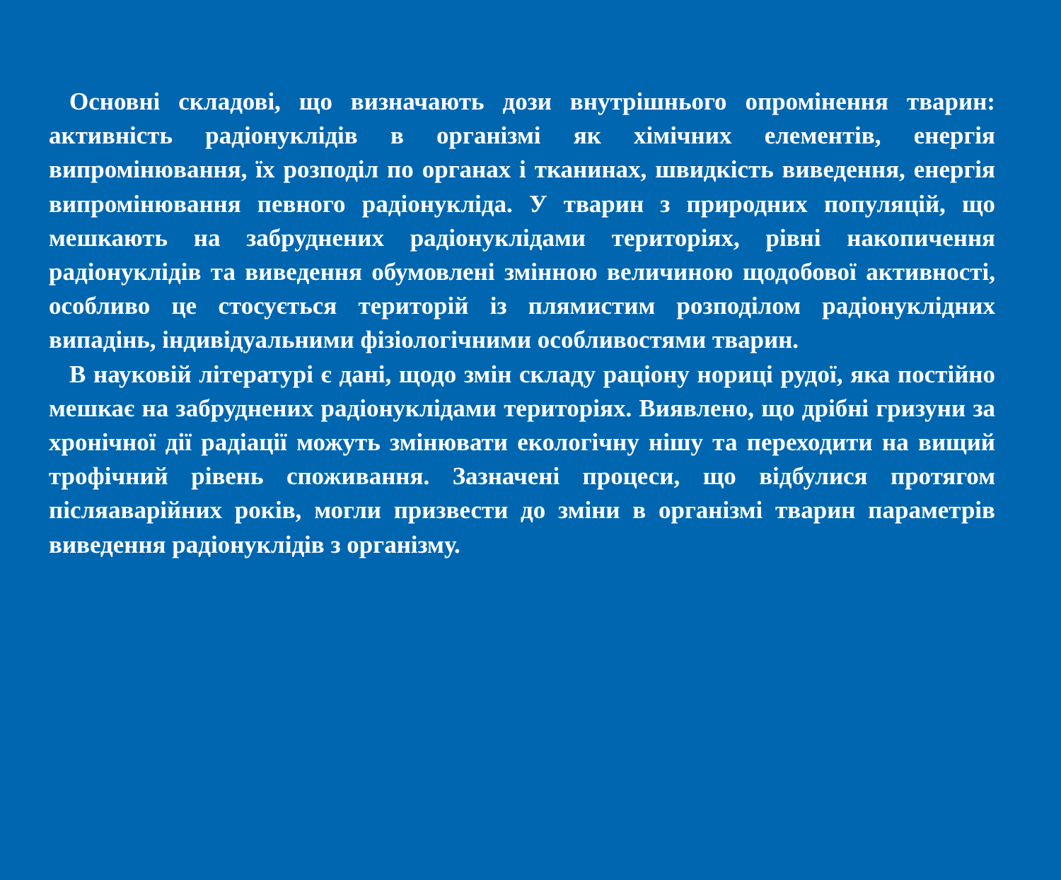Основні складові, що визначають дози внутрішнього опромінення тварин: активність радіонуклідів в організмі як хімічних елементів, енергія випромінювання, їх розподіл по органах і тканинах, швидкість виведення, енергія випромінювання певного радіонукліда. У тварин з природних популяцій, що мешкають на забруднених радіонуклідами територіях, рівні накопичення радіонуклідів та виведення обумовлені змінною величиною щодобової активності, особливо це стосується територій із плямистим розподілом радіонуклідних випадінь, індивідуальними фізіологічними особливостями тварин.
В науковій літературі є дані, щодо змін складу раціону нориці рудої, яка постійно мешкає на забруднених радіонуклідами територіях. Виявлено, що дрібні гризуни за хронічної дії радіації можуть змінювати екологічну нішу та переходити на вищий трофічний рівень споживання. Зазначені процеси, що відбулися протягом післяаварійних років, могли призвести до зміни в організмі тварин параметрів виведення радіонуклідів з організму.